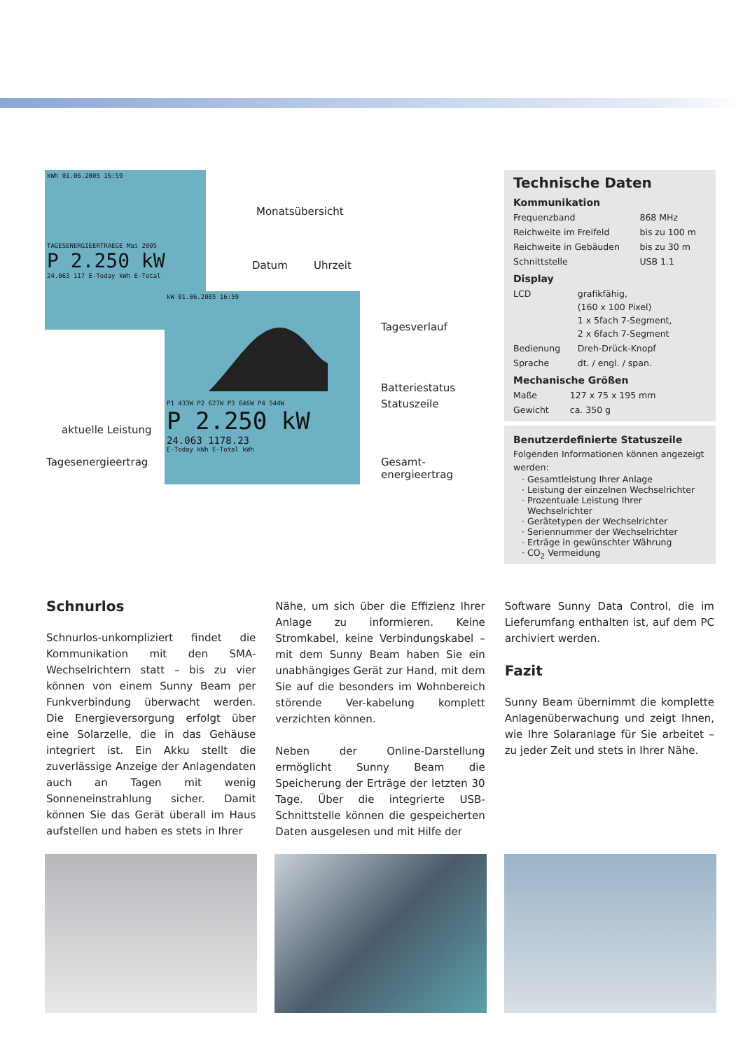kWh 01.06.2005 16:59
TAGESENERGIEERTRAEGE Mai 2005
P 2.250 kW
24.063 117 E-Today kWh E-Total
kW 01.06.2005 16:59
P1 433W P2 627W P3 646W P4 544W
P 2.250 kW
24.063 1178.23
E-Today kWh E-Total kWh
Monatsübersicht
Datum Uhrzeit
Tagesverlauf
Batteriestatus
Statuszeile
aktuelle Leistung
Tagesenergieertrag Gesamt-
energieertrag
Technische Daten
Kommunikation
| Frequenzband | 868 MHz |
| Reichweite im Freifeld | bis zu 100 m |
| Reichweite in Gebäuden | bis zu 30 m |
| Schnittstelle | USB 1.1 |
Display
| LCD | grafikfähig, (160 x 100 Pixel) 1 x 5fach 7-Segment, 2 x 6fach 7-Segment |
| Bedienung | Dreh-Drück-Knopf |
| Sprache | dt. / engl. / span. |
Mechanische Größen
| Maße | 127 x 75 x 195 mm |
| Gewicht | ca. 350 g |
Benutzerdefinierte Statuszeile
Folgenden Informationen können angezeigt werden:
Gesamtleistung Ihrer Anlage
Leistung der einzelnen Wechselrichter
Prozentuale Leistung Ihrer Wechselrichter
Gerätetypen der Wechselrichter
Seriennummer der Wechselrichter
Erträge in gewünschter Währung
CO<sub>2</sub> Vermeidung
Schnurlos
Schnurlos-unkompliziert findet die Kommunikation mit den SMA-Wechselrichtern statt – bis zu vier können von einem Sunny Beam per Funkverbindung überwacht werden. Die Energieversorgung erfolgt über eine Solarzelle, die in das Gehäuse integriert ist. Ein Akku stellt die zuverlässige Anzeige der Anlagendaten auch an Tagen mit wenig Sonneneinstrahlung sicher. Damit können Sie das Gerät überall im Haus aufstellen und haben es stets in Ihrer
Nähe, um sich über die Effizienz Ihrer Anlage zu informieren. Keine Stromkabel, keine Verbindungskabel – mit dem Sunny Beam haben Sie ein unabhängiges Gerät zur Hand, mit dem Sie auf die besonders im Wohnbereich störende Ver-kabelung komplett verzichten können.
Neben der Online-Darstellung ermöglicht Sunny Beam die Speicherung der Erträge der letzten 30 Tage. Über die integrierte USB-Schnittstelle können die gespeicherten Daten ausgelesen und mit Hilfe der
Software Sunny Data Control, die im Lieferumfang enthalten ist, auf dem PC archiviert werden.
Fazit
Sunny Beam übernimmt die komplette Anlagenüberwachung und zeigt Ihnen, wie Ihre Solaranlage für Sie arbeitet – zu jeder Zeit und stets in Ihrer Nähe.